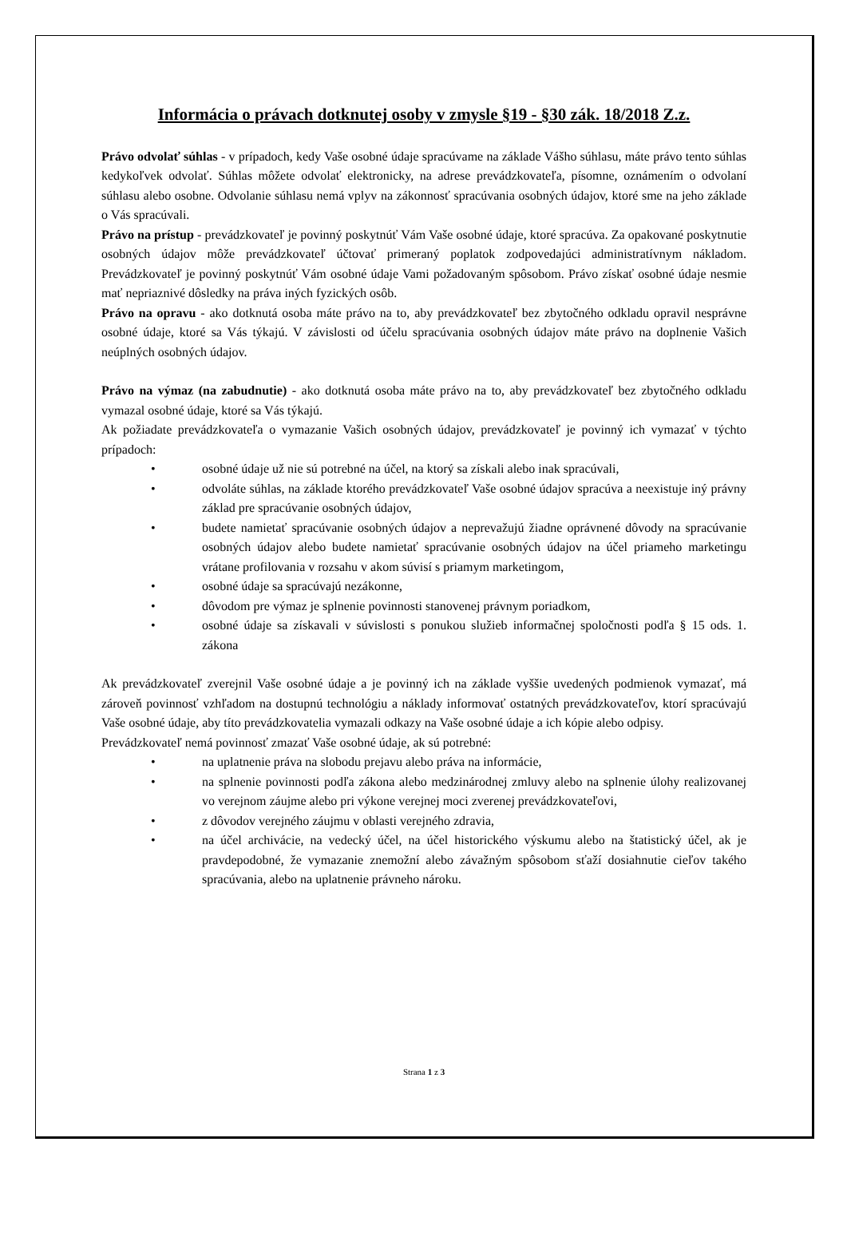Informácia o právach dotknutej osoby v zmysle §19 - §30 zák. 18/2018 Z.z.
Právo odvolať súhlas - v prípadoch, kedy Vaše osobné údaje spracúvame na základe Vášho súhlasu, máte právo tento súhlas kedykoľvek odvolať. Súhlas môžete odvolať elektronicky, na adrese prevádzkovateľa, písomne, oznámením o odvolaní súhlasu alebo osobne. Odvolanie súhlasu nemá vplyv na zákonnosť spracúvania osobných údajov, ktoré sme na jeho základe o Vás spracúvali.
Právo na prístup - prevádzkovateľ je povinný poskytnúť Vám Vaše osobné údaje, ktoré spracúva. Za opakované poskytnutie osobných údajov môže prevádzkovateľ účtovať primeraný poplatok zodpovedajúci administratívnym nákladom. Prevádzkovateľ je povinný poskytnúť Vám osobné údaje Vami požadovaným spôsobom. Právo získať osobné údaje nesmie mať nepriaznivé dôsledky na práva iných fyzických osôb.
Právo na opravu - ako dotknutá osoba máte právo na to, aby prevádzkovateľ bez zbytočného odkladu opravil nesprávne osobné údaje, ktoré sa Vás týkajú. V závislosti od účelu spracúvania osobných údajov máte právo na doplnenie Vašich neúplných osobných údajov.
Právo na výmaz (na zabudnutie) - ako dotknutá osoba máte právo na to, aby prevádzkovateľ bez zbytočného odkladu vymazal osobné údaje, ktoré sa Vás týkajú.
Ak požiadate prevádzkovateľa o vymazanie Vašich osobných údajov, prevádzkovateľ je povinný ich vymazať v týchto prípadoch:
• osobné údaje už nie sú potrebné na účel, na ktorý sa získali alebo inak spracúvali,
• odvoláte súhlas, na základe ktorého prevádzkovateľ Vaše osobné údajov spracúva a neexistuje iný právny základ pre spracúvanie osobných údajov,
• budete namietať spracúvanie osobných údajov a neprevažujú žiadne oprávnené dôvody na spracúvanie osobných údajov alebo budete namietať spracúvanie osobných údajov na účel priameho marketingu vrátane profilovania v rozsahu v akom súvisí s priamym marketingom,
• osobné údaje sa spracúvajú nezákonne,
• dôvodom pre výmaz je splnenie povinnosti stanovenej právnym poriadkom,
• osobné údaje sa získavali v súvislosti s ponukou služieb informačnej spoločnosti podľa § 15 ods. 1. zákona
Ak prevádzkovateľ zverejnil Vaše osobné údaje a je povinný ich na základe vyššie uvedených podmienok vymazať, má zároveň povinnosť vzhľadom na dostupnú technológiu a náklady informovať ostatných prevádzkovateľov, ktorí spracúvajú Vaše osobné údaje, aby títo prevádzkovatelia vymazali odkazy na Vaše osobné údaje a ich kópie alebo odpisy.
Prevádzkovateľ nemá povinnosť zmazať Vaše osobné údaje, ak sú potrebné:
• na uplatnenie práva na slobodu prejavu alebo práva na informácie,
• na splnenie povinnosti podľa zákona alebo medzinárodnej zmluvy alebo na splnenie úlohy realizovanej vo verejnom záujme alebo pri výkone verejnej moci zverenej prevádzkovateľovi,
• z dôvodov verejného záujmu v oblasti verejného zdravia,
• na účel archivácie, na vedecký účel, na účel historického výskumu alebo na štatistický účel, ak je pravdepodobné, že vymazanie znemožní alebo závažným spôsobom sťaží dosiahnutie cieľov takého spracúvania, alebo na uplatnenie právneho nároku.
Strana 1 z 3